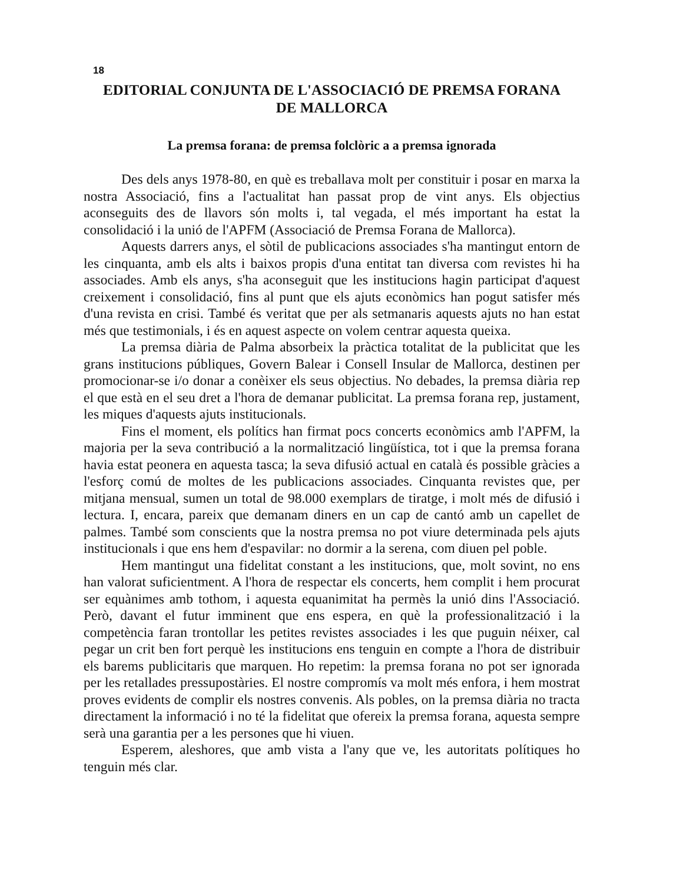18
EDITORIAL CONJUNTA DE L'ASSOCIACIÓ DE PREMSA FORANA
DE MALLORCA
La premsa forana: de premsa folclòric a a premsa ignorada
Des dels anys 1978-80, en què es treballava molt per constituir i posar en marxa la nostra Associació, fins a l'actualitat han passat prop de vint anys. Els objectius aconseguits des de llavors són molts i, tal vegada, el més important ha estat la consolidació i la unió de l'APFM (Associació de Premsa Forana de Mallorca).
Aquests darrers anys, el sòtil de publicacions associades s'ha mantingut entorn de les cinquanta, amb els alts i baixos propis d'una entitat tan diversa com revistes hi ha associades. Amb els anys, s'ha aconseguit que les institucions hagin participat d'aquest creixement i consolidació, fins al punt que els ajuts econòmics han pogut satisfer més d'una revista en crisi. També és veritat que per als setmanaris aquests ajuts no han estat més que testimonials, i és en aquest aspecte on volem centrar aquesta queixa.
La premsa diària de Palma absorbeix la pràctica totalitat de la publicitat que les grans institucions públiques, Govern Balear i Consell Insular de Mallorca, destinen per promocionar-se i/o donar a conèixer els seus objectius. No debades, la premsa diària rep el que està en el seu dret a l'hora de demanar publicitat. La premsa forana rep, justament, les miques d'aquests ajuts institucionals.
Fins el moment, els polítics han firmat pocs concerts econòmics amb l'APFM, la majoria per la seva contribució a la normalització lingüística, tot i que la premsa forana havia estat peonera en aquesta tasca; la seva difusió actual en català és possible gràcies a l'esforç comú de moltes de les publicacions associades. Cinquanta revistes que, per mitjana mensual, sumen un total de 98.000 exemplars de tiratge, i molt més de difusió i lectura. I, encara, pareix que demanam diners en un cap de cantó amb un capellet de palmes. També som conscients que la nostra premsa no pot viure determinada pels ajuts institucionals i que ens hem d'espavilar: no dormir a la serena, com diuen pel poble.
Hem mantingut una fidelitat constant a les institucions, que, molt sovint, no ens han valorat suficientment. A l'hora de respectar els concerts, hem complit i hem procurat ser equànimes amb tothom, i aquesta equanimitat ha permès la unió dins l'Associació. Però, davant el futur imminent que ens espera, en què la professionalització i la competència faran trontollar les petites revistes associades i les que puguin néixer, cal pegar un crit ben fort perquè les institucions ens tenguin en compte a l'hora de distribuir els barems publicitaris que marquen. Ho repetim: la premsa forana no pot ser ignorada per les retallades pressupostàries. El nostre compromís va molt més enfora, i hem mostrat proves evidents de complir els nostres convenis. Als pobles, on la premsa diària no tracta directament la informació i no té la fidelitat que ofereix la premsa forana, aquesta sempre serà una garantia per a les persones que hi viuen.
Esperem, aleshores, que amb vista a l'any que ve, les autoritats polítiques ho tenguin més clar.